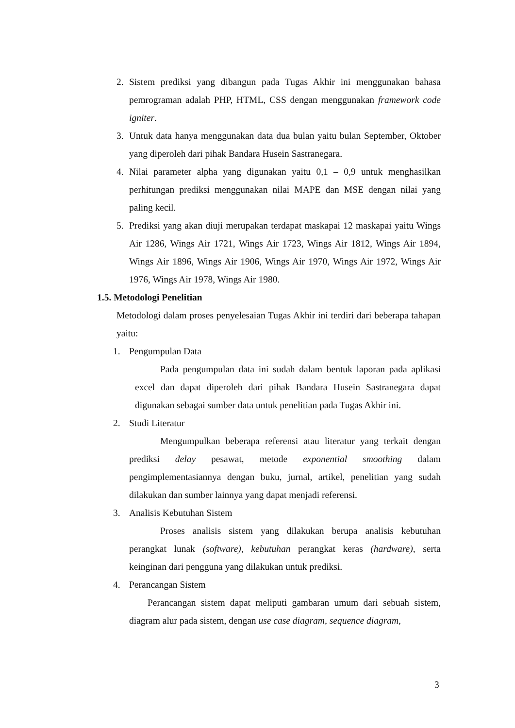2. Sistem prediksi yang dibangun pada Tugas Akhir ini menggunakan bahasa pemrograman adalah PHP, HTML, CSS dengan menggunakan framework code igniter.
3. Untuk data hanya menggunakan data dua bulan yaitu bulan September, Oktober yang diperoleh dari pihak Bandara Husein Sastranegara.
4. Nilai parameter alpha yang digunakan yaitu 0,1 – 0,9 untuk menghasilkan perhitungan prediksi menggunakan nilai MAPE dan MSE dengan nilai yang paling kecil.
5. Prediksi yang akan diuji merupakan terdapat maskapai 12 maskapai yaitu Wings Air 1286, Wings Air 1721, Wings Air 1723, Wings Air 1812, Wings Air 1894, Wings Air 1896, Wings Air 1906, Wings Air 1970, Wings Air 1972, Wings Air 1976, Wings Air 1978, Wings Air 1980.
1.5. Metodologi Penelitian
Metodologi dalam proses penyelesaian Tugas Akhir ini terdiri dari beberapa tahapan yaitu:
1. Pengumpulan Data
Pada pengumpulan data ini sudah dalam bentuk laporan pada aplikasi excel dan dapat diperoleh dari pihak Bandara Husein Sastranegara dapat digunakan sebagai sumber data untuk penelitian pada Tugas Akhir ini.
2. Studi Literatur
Mengumpulkan beberapa referensi atau literatur yang terkait dengan prediksi delay pesawat, metode exponential smoothing dalam pengimplementasiannya dengan buku, jurnal, artikel, penelitian yang sudah dilakukan dan sumber lainnya yang dapat menjadi referensi.
3. Analisis Kebutuhan Sistem
Proses analisis sistem yang dilakukan berupa analisis kebutuhan perangkat lunak (software), kebutuhan perangkat keras (hardware), serta keinginan dari pengguna yang dilakukan untuk prediksi.
4. Perancangan Sistem
Perancangan sistem dapat meliputi gambaran umum dari sebuah sistem, diagram alur pada sistem, dengan use case diagram, sequence diagram,
3